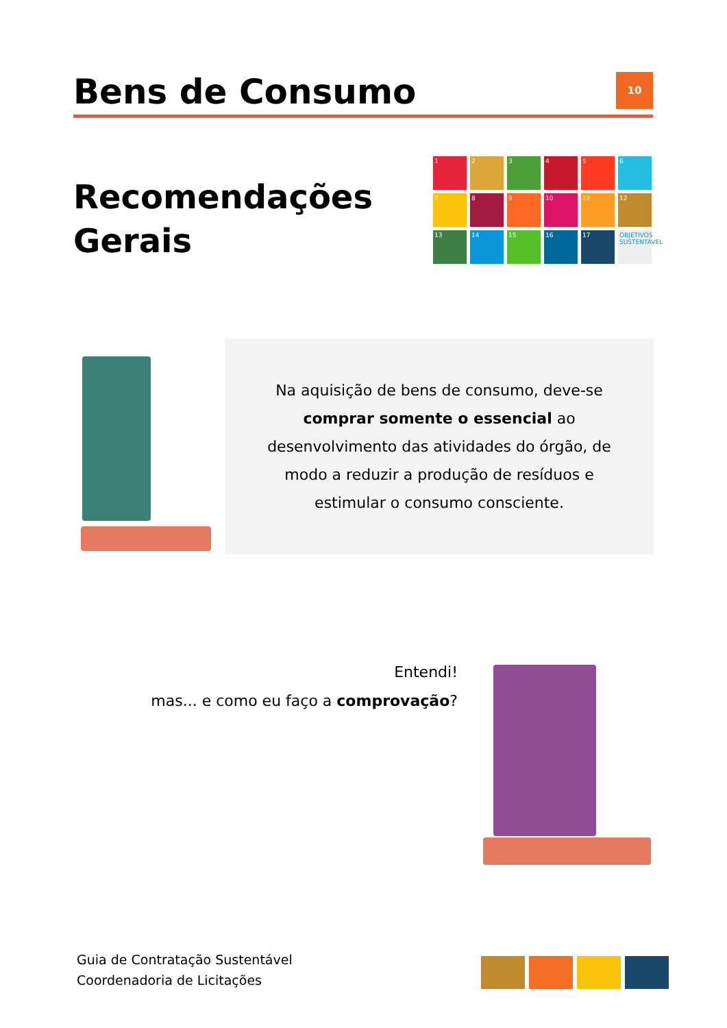Bens de Consumo
10
Recomendações
Gerais
1
2
3
4
5
6
7
8
9
10
11
12
13
14
15
16
17
OBJETIVOS SUSTENTÁVEL
Na aquisição de bens de consumo, deve-se comprar somente o essencial ao desenvolvimento das atividades do órgão, de modo a reduzir a produção de resíduos e estimular o consumo consciente.
Entendi!
mas... e como eu faço a comprovação?
Guia de Contratação Sustentável
Coordenadoria de Licitações